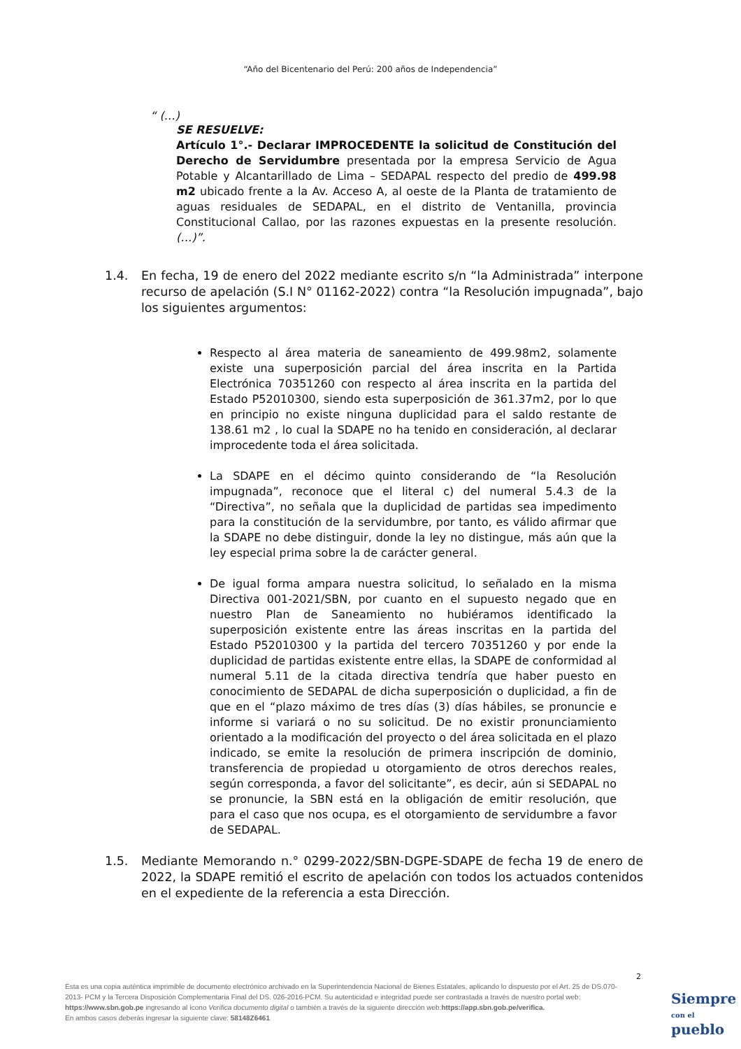“Año del Bicentenario del Perú: 200 años de Independencia”
“ (…)
SE RESUELVE:
Artículo 1°.- Declarar IMPROCEDENTE la solicitud de Constitución del Derecho de Servidumbre presentada por la empresa Servicio de Agua Potable y Alcantarillado de Lima – SEDAPAL respecto del predio de 499.98 m2 ubicado frente a la Av. Acceso A, al oeste de la Planta de tratamiento de aguas residuales de SEDAPAL, en el distrito de Ventanilla, provincia Constitucional Callao, por las razones expuestas en la presente resolución. (…)”.
1.4. En fecha, 19 de enero del 2022 mediante escrito s/n “la Administrada” interpone recurso de apelación (S.I N° 01162-2022) contra “la Resolución impugnada”, bajo los siguientes argumentos:
Respecto al área materia de saneamiento de 499.98m2, solamente existe una superposición parcial del área inscrita en la Partida Electrónica 70351260 con respecto al área inscrita en la partida del Estado P52010300, siendo esta superposición de 361.37m2, por lo que en principio no existe ninguna duplicidad para el saldo restante de 138.61 m2 , lo cual la SDAPE no ha tenido en consideración, al declarar improcedente toda el área solicitada.
La SDAPE en el décimo quinto considerando de “la Resolución impugnada”, reconoce que el literal c) del numeral 5.4.3 de la “Directiva”, no señala que la duplicidad de partidas sea impedimento para la constitución de la servidumbre, por tanto, es válido afirmar que la SDAPE no debe distinguir, donde la ley no distingue, más aún que la ley especial prima sobre la de carácter general.
De igual forma ampara nuestra solicitud, lo señalado en la misma Directiva 001-2021/SBN, por cuanto en el supuesto negado que en nuestro Plan de Saneamiento no hubiéramos identificado la superposición existente entre las áreas inscritas en la partida del Estado P52010300 y la partida del tercero 70351260 y por ende la duplicidad de partidas existente entre ellas, la SDAPE de conformidad al numeral 5.11 de la citada directiva tendría que haber puesto en conocimiento de SEDAPAL de dicha superposición o duplicidad, a fin de que en el “plazo máximo de tres días (3) días hábiles, se pronuncie e informe si variará o no su solicitud. De no existir pronunciamiento orientado a la modificación del proyecto o del área solicitada en el plazo indicado, se emite la resolución de primera inscripción de dominio, transferencia de propiedad u otorgamiento de otros derechos reales, según corresponda, a favor del solicitante”, es decir, aún si SEDAPAL no se pronuncie, la SBN está en la obligación de emitir resolución, que para el caso que nos ocupa, es el otorgamiento de servidumbre a favor de SEDAPAL.
1.5. Mediante Memorando n.° 0299-2022/SBN-DGPE-SDAPE de fecha 19 de enero de 2022, la SDAPE remitió el escrito de apelación con todos los actuados contenidos en el expediente de la referencia a esta Dirección.
2
Esta es una copia auténtica imprimible de documento electrónico archivado en la Superintendencia Nacional de Bienes Estatales, aplicando lo dispuesto por el Art. 25 de DS.070-2013- PCM y la Tercera Disposición Complementaria Final del DS. 026-2016-PCM. Su autenticidad e integridad puede ser contrastada a través de nuestro portal web: https://www.sbn.gob.pe ingresando al ícono Verifica documento digital o también a través de la siguiente dirección web:https://app.sbn.gob.pe/verifica.
En ambos casos deberás ingresar la siguiente clave: 58148Z6461
Siempre
con el pueblo